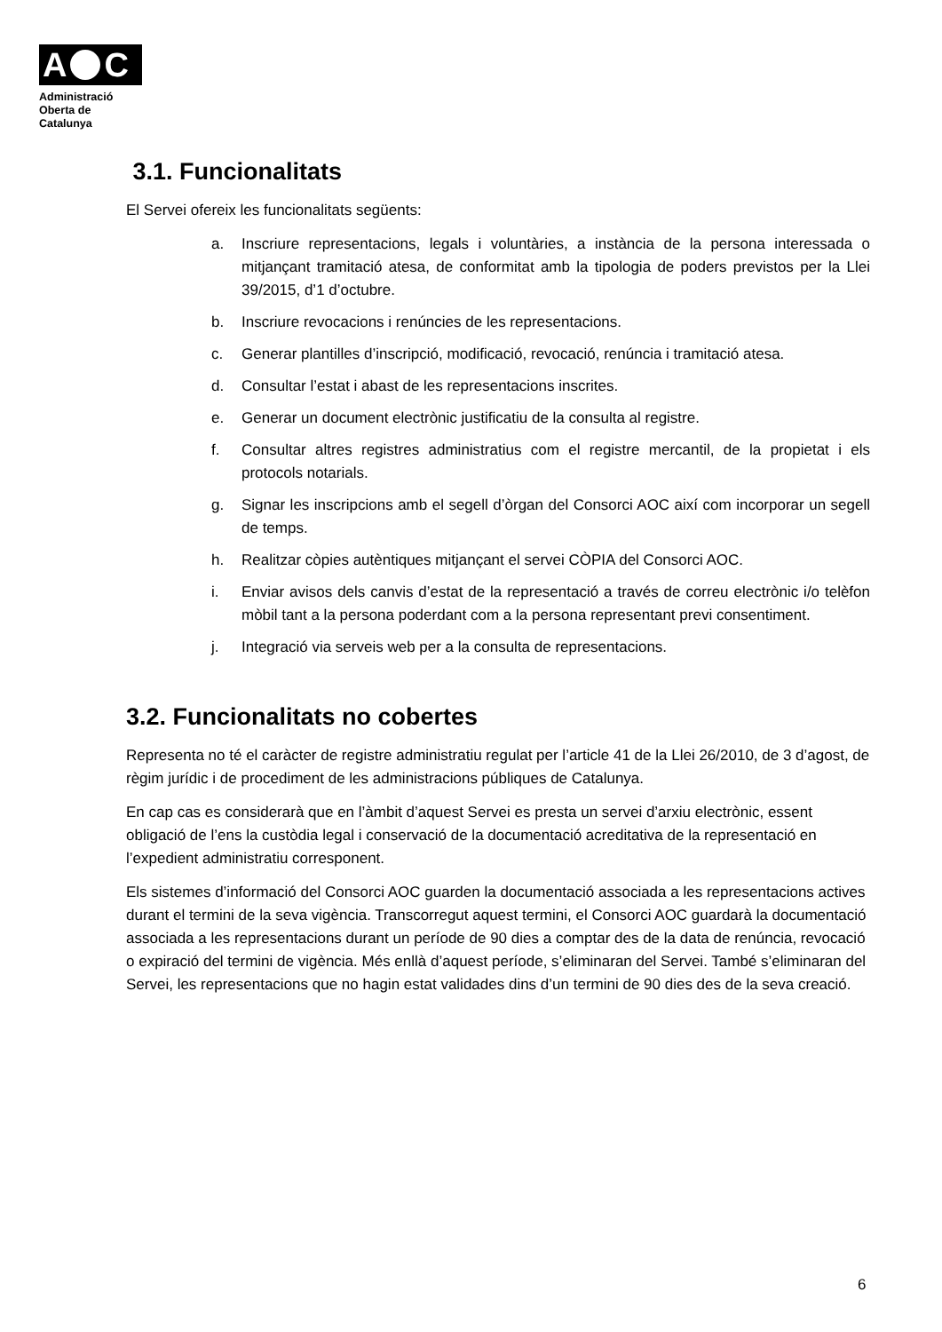A C
Administració
Oberta de
Catalunya
3.1. Funcionalitats
El Servei ofereix les funcionalitats següents:
a. Inscriure representacions, legals i voluntàries, a instància de la persona interessada o mitjançant tramitació atesa, de conformitat amb la tipologia de poders previstos per la Llei 39/2015, d’1 d’octubre.
b. Inscriure revocacions i renúncies de les representacions.
c. Generar plantilles d’inscripció, modificació, revocació, renúncia i tramitació atesa.
d. Consultar l’estat i abast de les representacions inscrites.
e. Generar un document electrònic justificatiu de la consulta al registre.
f. Consultar altres registres administratius com el registre mercantil, de la propietat i els protocols notarials.
g. Signar les inscripcions amb el segell d’òrgan del Consorci AOC així com incorporar un segell de temps.
h. Realitzar còpies autèntiques mitjançant el servei CÒPIA del Consorci AOC.
i. Enviar avisos dels canvis d’estat de la representació a través de correu electrònic i/o telèfon mòbil tant a la persona poderdant com a la persona representant previ consentiment.
j. Integració via serveis web per a la consulta de representacions.
3.2. Funcionalitats no cobertes
Representa no té el caràcter de registre administratiu regulat per l’article 41 de la Llei 26/2010, de 3 d’agost, de règim jurídic i de procediment de les administracions públiques de Catalunya.
En cap cas es considerarà que en l’àmbit d’aquest Servei es presta un servei d’arxiu electrònic, essent obligació de l’ens la custòdia legal i conservació de la documentació acreditativa de la representació en l’expedient administratiu corresponent.
Els sistemes d’informació del Consorci AOC guarden la documentació associada a les representacions actives durant el termini de la seva vigència. Transcorregut aquest termini, el Consorci AOC guardarà la documentació associada a les representacions durant un període de 90 dies a comptar des de la data de renúncia, revocació o expiració del termini de vigència. Més enllà d’aquest període, s’eliminaran del Servei. També s’eliminaran del Servei, les representacions que no hagin estat validades dins d’un termini de 90 dies des de la seva creació.
6